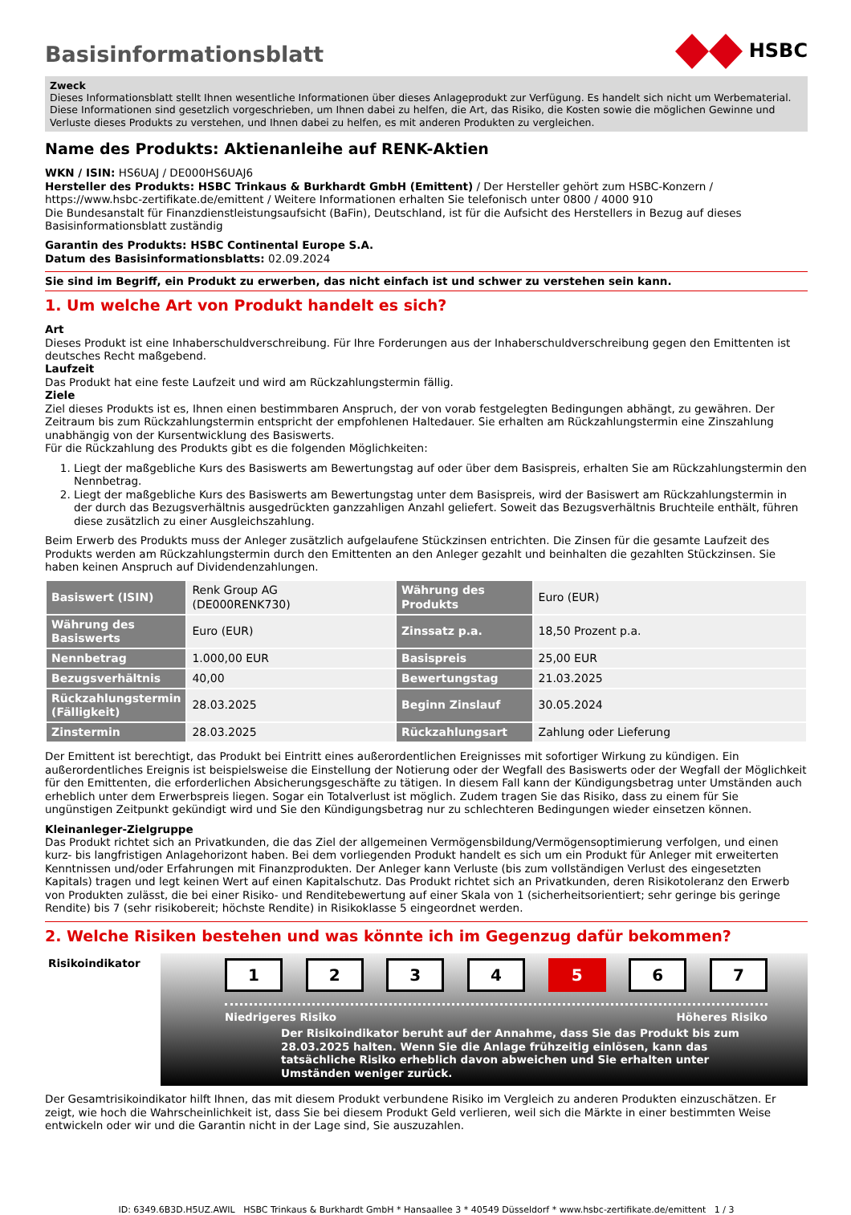HSBC
Basisinformationsblatt
Zweck
Dieses Informationsblatt stellt Ihnen wesentliche Informationen über dieses Anlageprodukt zur Verfügung. Es handelt sich nicht um Werbematerial. Diese Informationen sind gesetzlich vorgeschrieben, um Ihnen dabei zu helfen, die Art, das Risiko, die Kosten sowie die möglichen Gewinne und Verluste dieses Produkts zu verstehen, und Ihnen dabei zu helfen, es mit anderen Produkten zu vergleichen.
Name des Produkts: Aktienanleihe auf RENK-Aktien
WKN / ISIN: HS6UAJ / DE000HS6UAJ6
Hersteller des Produkts: HSBC Trinkaus & Burkhardt GmbH (Emittent) / Der Hersteller gehört zum HSBC-Konzern / https://www.hsbc-zertifikate.de/emittent / Weitere Informationen erhalten Sie telefonisch unter 0800 / 4000 910
Die Bundesanstalt für Finanzdienstleistungsaufsicht (BaFin), Deutschland, ist für die Aufsicht des Herstellers in Bezug auf dieses Basisinformationsblatt zuständig
Garantin des Produkts: HSBC Continental Europe S.A.
Datum des Basisinformationsblatts: 02.09.2024
Sie sind im Begriff, ein Produkt zu erwerben, das nicht einfach ist und schwer zu verstehen sein kann.
1. Um welche Art von Produkt handelt es sich?
Art
Dieses Produkt ist eine Inhaberschuldverschreibung. Für Ihre Forderungen aus der Inhaberschuldverschreibung gegen den Emittenten ist deutsches Recht maßgebend.
Laufzeit
Das Produkt hat eine feste Laufzeit und wird am Rückzahlungstermin fällig.
Ziele
Ziel dieses Produkts ist es, Ihnen einen bestimmbaren Anspruch, der von vorab festgelegten Bedingungen abhängt, zu gewähren. Der Zeitraum bis zum Rückzahlungstermin entspricht der empfohlenen Haltedauer. Sie erhalten am Rückzahlungstermin eine Zinszahlung unabhängig von der Kursentwicklung des Basiswerts.
Für die Rückzahlung des Produkts gibt es die folgenden Möglichkeiten:
1. Liegt der maßgebliche Kurs des Basiswerts am Bewertungstag auf oder über dem Basispreis, erhalten Sie am Rückzahlungstermin den Nennbetrag.
2. Liegt der maßgebliche Kurs des Basiswerts am Bewertungstag unter dem Basispreis, wird der Basiswert am Rückzahlungstermin in der durch das Bezugsverhältnis ausgedrückten ganzzahligen Anzahl geliefert. Soweit das Bezugsverhältnis Bruchteile enthält, führen diese zusätzlich zu einer Ausgleichszahlung.
Beim Erwerb des Produkts muss der Anleger zusätzlich aufgelaufene Stückzinsen entrichten. Die Zinsen für die gesamte Laufzeit des Produkts werden am Rückzahlungstermin durch den Emittenten an den Anleger gezahlt und beinhalten die gezahlten Stückzinsen. Sie haben keinen Anspruch auf Dividendenzahlungen.
| Basiswert (ISIN) | Renk Group AG (DE000RENK730) | Währung des Produkts | Euro (EUR) |
| Währung des Basiswerts | Euro (EUR) | Zinssatz p.a. | 18,50 Prozent p.a. |
| Nennbetrag | 1.000,00 EUR | Basispreis | 25,00 EUR |
| Bezugsverhältnis | 40,00 | Bewertungstag | 21.03.2025 |
| Rückzahlungstermin (Fälligkeit) | 28.03.2025 | Beginn Zinslauf | 30.05.2024 |
| Zinstermin | 28.03.2025 | Rückzahlungsart | Zahlung oder Lieferung |
Der Emittent ist berechtigt, das Produkt bei Eintritt eines außerordentlichen Ereignisses mit sofortiger Wirkung zu kündigen. Ein außerordentliches Ereignis ist beispielsweise die Einstellung der Notierung oder der Wegfall des Basiswerts oder der Wegfall der Möglichkeit für den Emittenten, die erforderlichen Absicherungsgeschäfte zu tätigen. In diesem Fall kann der Kündigungsbetrag unter Umständen auch erheblich unter dem Erwerbspreis liegen. Sogar ein Totalverlust ist möglich. Zudem tragen Sie das Risiko, dass zu einem für Sie ungünstigen Zeitpunkt gekündigt wird und Sie den Kündigungsbetrag nur zu schlechteren Bedingungen wieder einsetzen können.
Kleinanleger-Zielgruppe
Das Produkt richtet sich an Privatkunden, die das Ziel der allgemeinen Vermögensbildung/Vermögensoptimierung verfolgen, und einen kurz- bis langfristigen Anlagehorizont haben. Bei dem vorliegenden Produkt handelt es sich um ein Produkt für Anleger mit erweiterten Kenntnissen und/oder Erfahrungen mit Finanzprodukten. Der Anleger kann Verluste (bis zum vollständigen Verlust des eingesetzten Kapitals) tragen und legt keinen Wert auf einen Kapitalschutz. Das Produkt richtet sich an Privatkunden, deren Risikotoleranz den Erwerb von Produkten zulässt, die bei einer Risiko- und Renditebewertung auf einer Skala von 1 (sicherheitsorientiert; sehr geringe bis geringe Rendite) bis 7 (sehr risikobereit; höchste Rendite) in Risikoklasse 5 eingeordnet werden.
2. Welche Risiken bestehen und was könnte ich im Gegenzug dafür bekommen?
Risikoindikator
1 2 3 4 5 6 7
Niedrigeres Risiko Höheres Risiko
Der Risikoindikator beruht auf der Annahme, dass Sie das Produkt bis zum 28.03.2025 halten. Wenn Sie die Anlage frühzeitig einlösen, kann das tatsächliche Risiko erheblich davon abweichen und Sie erhalten unter Umständen weniger zurück.
Der Gesamtrisikoindikator hilft Ihnen, das mit diesem Produkt verbundene Risiko im Vergleich zu anderen Produkten einzuschätzen. Er zeigt, wie hoch die Wahrscheinlichkeit ist, dass Sie bei diesem Produkt Geld verlieren, weil sich die Märkte in einer bestimmten Weise entwickeln oder wir und die Garantin nicht in der Lage sind, Sie auszuzahlen.
ID: 6349.6B3D.H5UZ.AWIL HSBC Trinkaus & Burkhardt GmbH * Hansaallee 3 * 40549 Düsseldorf * www.hsbc-zertifikate.de/emittent 1 / 3